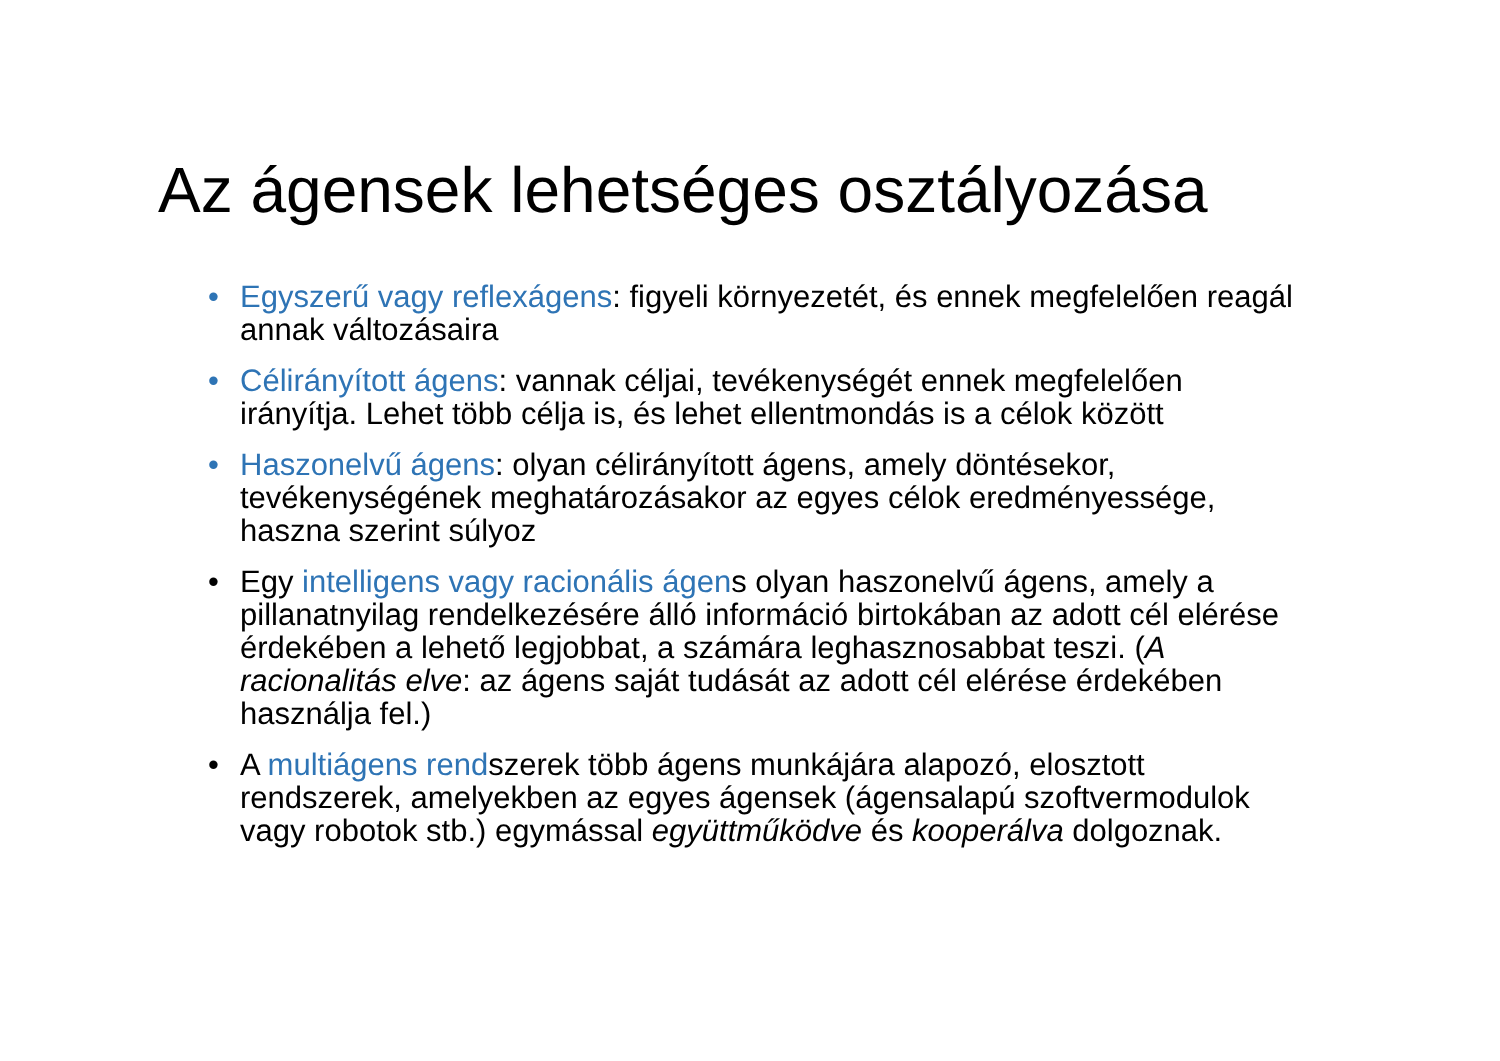Az ágensek lehetséges osztályozása
• Egyszerű vagy reflexágens: figyeli környezetét, és ennek megfelelően reagál annak változásaira
• Célirányított ágens: vannak céljai, tevékenységét ennek megfelelően irányítja. Lehet több célja is, és lehet ellentmondás is a célok között
• Haszonelvű ágens: olyan célirányított ágens, amely döntésekor, tevékenységének meghatározásakor az egyes célok eredményessége, haszna szerint súlyoz
• Egy intelligens vagy racionális ágens olyan haszonelvű ágens, amely a pillanatnyilag rendelkezésére álló információ birtokában az adott cél elérése érdekében a lehető legjobbat, a számára leghasznosabbat teszi. (A racionalitás elve: az ágens saját tudását az adott cél elérése érdekében használja fel.)
• A multiágens rendszerek több ágens munkájára alapozó, elosztott rendszerek, amelyekben az egyes ágensek (ágensalapú szoftvermodulok vagy robotok stb.) egymással együttműködve és kooperálva dolgoznak.